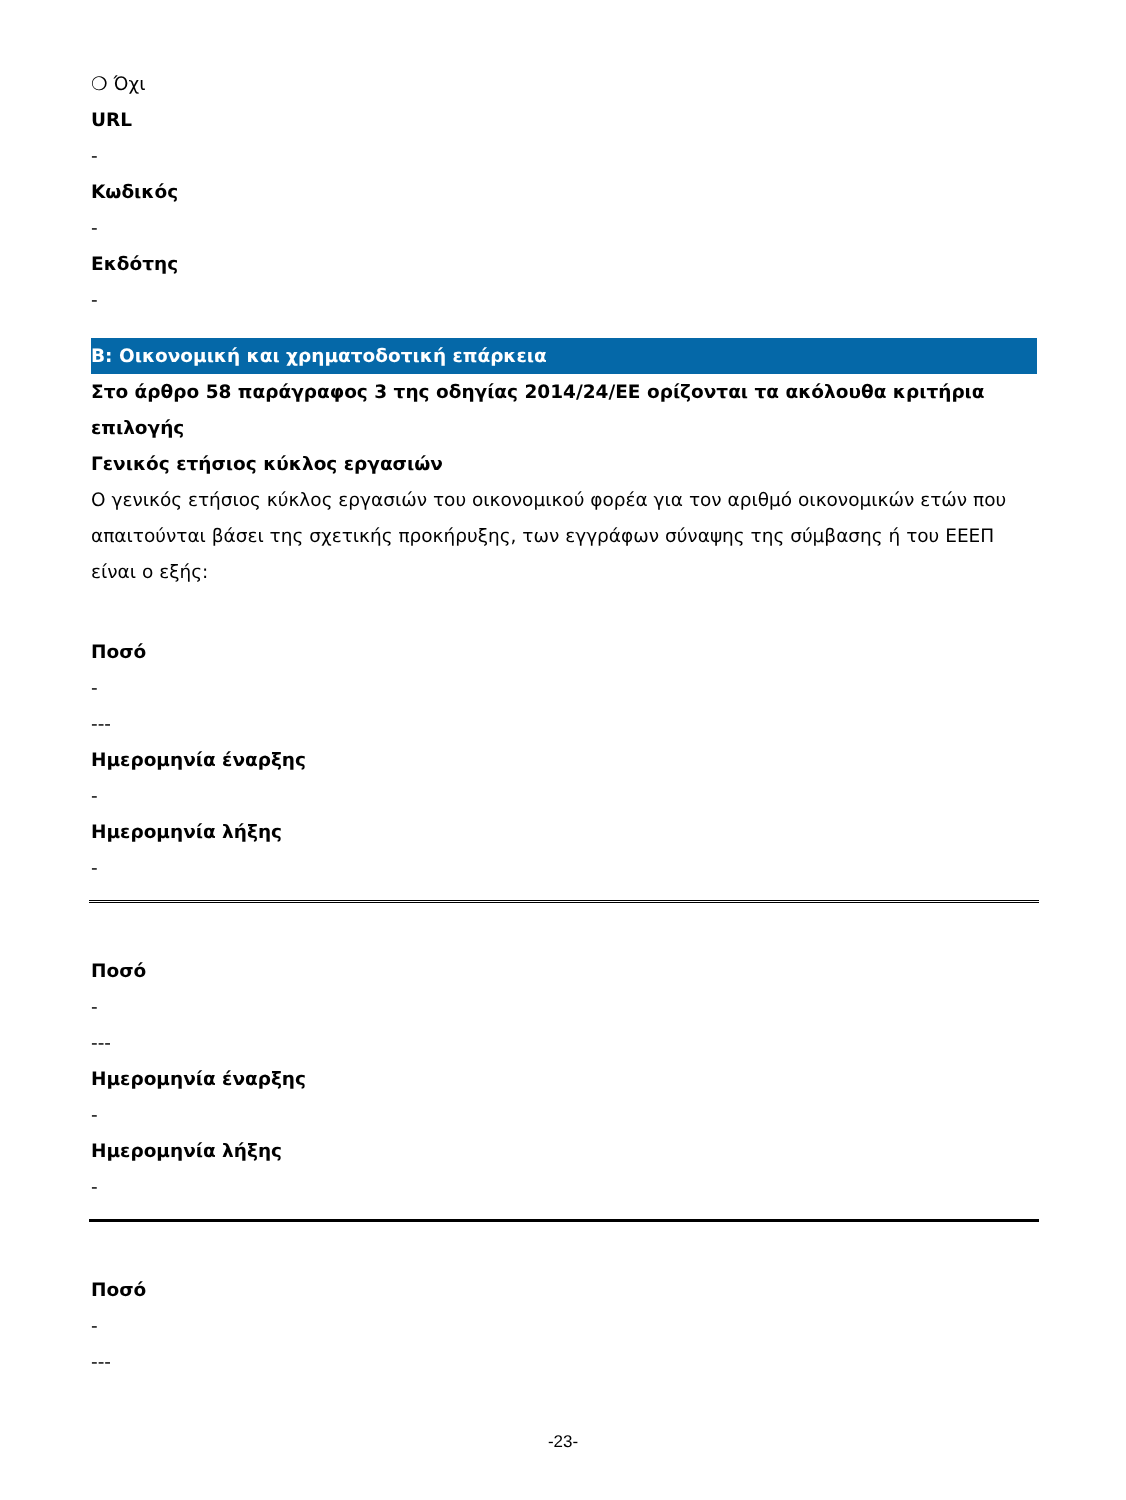❍ Όχι
URL
-
Κωδικός
-
Εκδότης
-
B: Οικονομική και χρηματοδοτική επάρκεια
Στο άρθρο 58 παράγραφος 3 της οδηγίας 2014/24/ΕΕ ορίζονται τα ακόλουθα κριτήρια επιλογής
Γενικός ετήσιος κύκλος εργασιών
Ο γενικός ετήσιος κύκλος εργασιών του οικονομικού φορέα για τον αριθμό οικονομικών ετών που απαιτούνται βάσει της σχετικής προκήρυξης, των εγγράφων σύναψης της σύμβασης ή του ΕΕΕΠ είναι ο εξής:
Ποσό
-
---
Ημερομηνία έναρξης
-
Ημερομηνία λήξης
-
Ποσό
-
---
Ημερομηνία έναρξης
-
Ημερομηνία λήξης
-
Ποσό
-
---
-23-